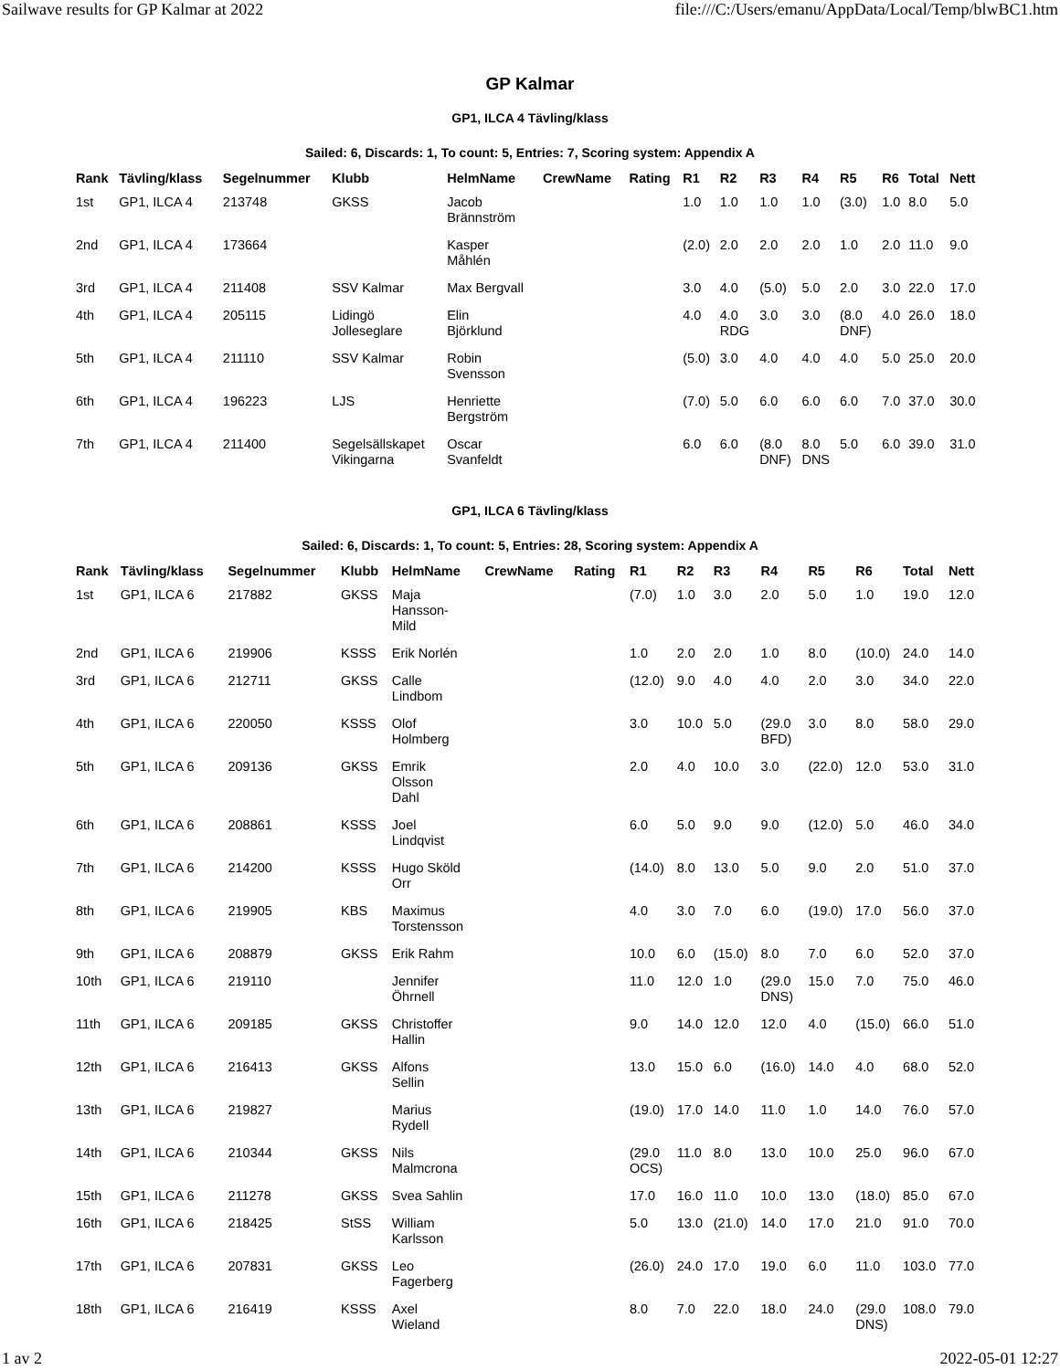Sailwave results for GP Kalmar at 2022 file:///C:/Users/emanu/AppData/Local/Temp/blwBC1.htm
GP Kalmar
GP1, ILCA 4 Tävling/klass
Sailed: 6, Discards: 1, To count: 5, Entries: 7, Scoring system: Appendix A
| Rank | Tävling/klass | Segelnummer | Klubb | HelmName | CrewName | Rating | R1 | R2 | R3 | R4 | R5 | R6 | Total | Nett |
| --- | --- | --- | --- | --- | --- | --- | --- | --- | --- | --- | --- | --- | --- | --- |
| 1st | GP1, ILCA 4 | 213748 | GKSS | Jacob Brännström | | | 1.0 | 1.0 | 1.0 | 1.0 | (3.0) | 1.0 | 8.0 | 5.0 |
| 2nd | GP1, ILCA 4 | 173664 | | Kasper Måhlén | | | (2.0) | 2.0 | 2.0 | 2.0 | 1.0 | 2.0 | 11.0 | 9.0 |
| 3rd | GP1, ILCA 4 | 211408 | SSV Kalmar | Max Bergvall | | | 3.0 | 4.0 | (5.0) | 5.0 | 2.0 | 3.0 | 22.0 | 17.0 |
| 4th | GP1, ILCA 4 | 205115 | Lidingö Jolleseglare | Elin Björklund | | | 4.0 | 4.0 RDG | 3.0 | 3.0 | (8.0 DNF) | 4.0 | 26.0 | 18.0 |
| 5th | GP1, ILCA 4 | 211110 | SSV Kalmar | Robin Svensson | | | (5.0) | 3.0 | 4.0 | 4.0 | 4.0 | 5.0 | 25.0 | 20.0 |
| 6th | GP1, ILCA 4 | 196223 | LJS | Henriette Bergström | | | (7.0) | 5.0 | 6.0 | 6.0 | 6.0 | 7.0 | 37.0 | 30.0 |
| 7th | GP1, ILCA 4 | 211400 | Segelsällskapet Vikingarna | Oscar Svanfeldt | | | 6.0 | 6.0 | (8.0 DNF) | 8.0 DNS | 5.0 | 6.0 | 39.0 | 31.0 |
GP1, ILCA 6 Tävling/klass
Sailed: 6, Discards: 1, To count: 5, Entries: 28, Scoring system: Appendix A
| Rank | Tävling/klass | Segelnummer | Klubb | HelmName | CrewName | Rating | R1 | R2 | R3 | R4 | R5 | R6 | Total | Nett |
| --- | --- | --- | --- | --- | --- | --- | --- | --- | --- | --- | --- | --- | --- | --- |
| 1st | GP1, ILCA 6 | 217882 | GKSS | Maja Hansson- Mild | | | (7.0) | 1.0 | 3.0 | 2.0 | 5.0 | 1.0 | 19.0 | 12.0 |
| 2nd | GP1, ILCA 6 | 219906 | KSSS | Erik Norlén | | | 1.0 | 2.0 | 2.0 | 1.0 | 8.0 | (10.0) | 24.0 | 14.0 |
| 3rd | GP1, ILCA 6 | 212711 | GKSS | Calle Lindbom | | | (12.0) | 9.0 | 4.0 | 4.0 | 2.0 | 3.0 | 34.0 | 22.0 |
| 4th | GP1, ILCA 6 | 220050 | KSSS | Olof Holmberg | | | 3.0 | 10.0 | 5.0 | (29.0 BFD) | 3.0 | 8.0 | 58.0 | 29.0 |
| 5th | GP1, ILCA 6 | 209136 | GKSS | Emrik Olsson Dahl | | | 2.0 | 4.0 | 10.0 | 3.0 | (22.0) | 12.0 | 53.0 | 31.0 |
| 6th | GP1, ILCA 6 | 208861 | KSSS | Joel Lindqvist | | | 6.0 | 5.0 | 9.0 | 9.0 | (12.0) | 5.0 | 46.0 | 34.0 |
| 7th | GP1, ILCA 6 | 214200 | KSSS | Hugo Sköld Orr | | | (14.0) | 8.0 | 13.0 | 5.0 | 9.0 | 2.0 | 51.0 | 37.0 |
| 8th | GP1, ILCA 6 | 219905 | KBS | Maximus Torstensson | | | 4.0 | 3.0 | 7.0 | 6.0 | (19.0) | 17.0 | 56.0 | 37.0 |
| 9th | GP1, ILCA 6 | 208879 | GKSS | Erik Rahm | | | 10.0 | 6.0 | (15.0) | 8.0 | 7.0 | 6.0 | 52.0 | 37.0 |
| 10th | GP1, ILCA 6 | 219110 | | Jennifer Öhrnell | | | 11.0 | 12.0 | 1.0 | (29.0 DNS) | 15.0 | 7.0 | 75.0 | 46.0 |
| 11th | GP1, ILCA 6 | 209185 | GKSS | Christoffer Hallin | | | 9.0 | 14.0 | 12.0 | 12.0 | 4.0 | (15.0) | 66.0 | 51.0 |
| 12th | GP1, ILCA 6 | 216413 | GKSS | Alfons Sellin | | | 13.0 | 15.0 | 6.0 | (16.0) | 14.0 | 4.0 | 68.0 | 52.0 |
| 13th | GP1, ILCA 6 | 219827 | | Marius Rydell | | | (19.0) | 17.0 | 14.0 | 11.0 | 1.0 | 14.0 | 76.0 | 57.0 |
| 14th | GP1, ILCA 6 | 210344 | GKSS | Nils Malmcrona | | | (29.0 OCS) | 11.0 | 8.0 | 13.0 | 10.0 | 25.0 | 96.0 | 67.0 |
| 15th | GP1, ILCA 6 | 211278 | GKSS | Svea Sahlin | | | 17.0 | 16.0 | 11.0 | 10.0 | 13.0 | (18.0) | 85.0 | 67.0 |
| 16th | GP1, ILCA 6 | 218425 | StSS | William Karlsson | | | 5.0 | 13.0 | (21.0) | 14.0 | 17.0 | 21.0 | 91.0 | 70.0 |
| 17th | GP1, ILCA 6 | 207831 | GKSS | Leo Fagerberg | | | (26.0) | 24.0 | 17.0 | 19.0 | 6.0 | 11.0 | 103.0 | 77.0 |
| 18th | GP1, ILCA 6 | 216419 | KSSS | Axel Wieland | | | 8.0 | 7.0 | 22.0 | 18.0 | 24.0 | (29.0 DNS) | 108.0 | 79.0 |
1 av 2 2022-05-01 12:27